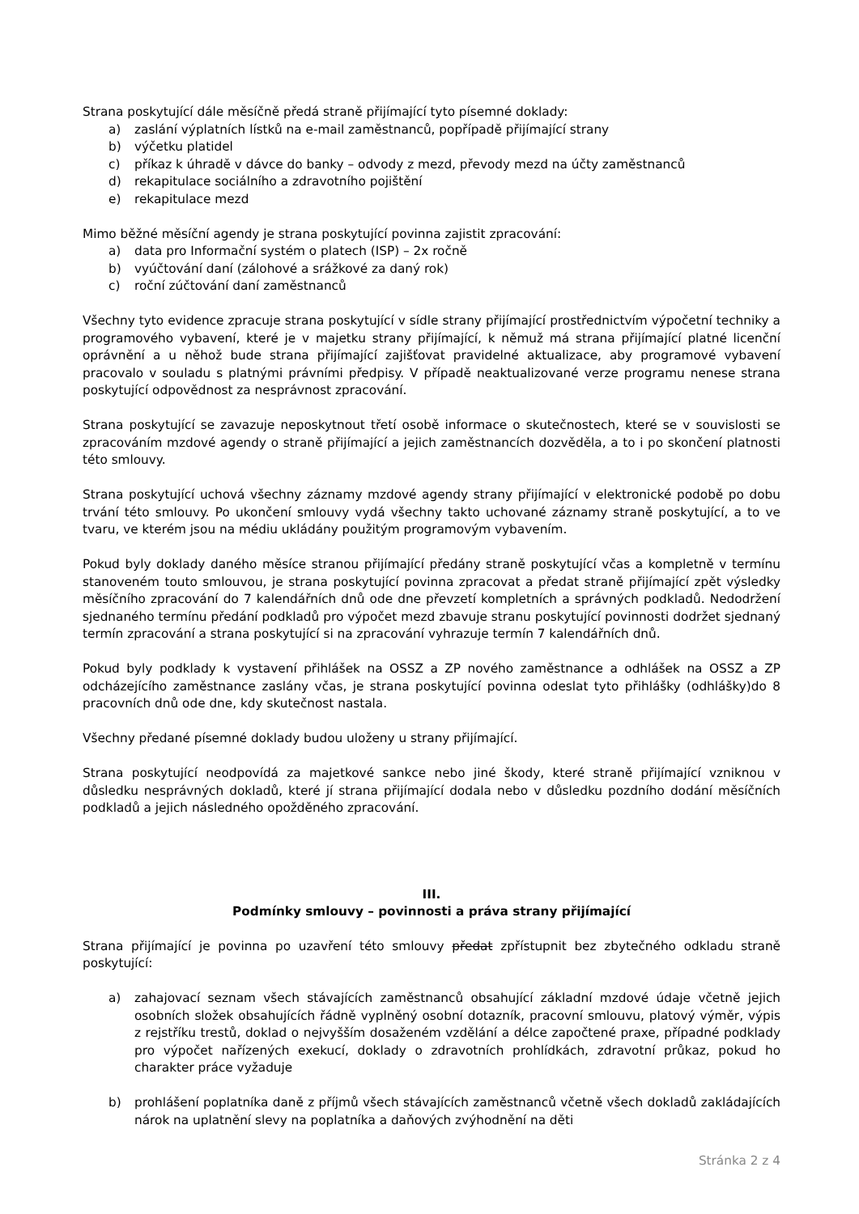Strana poskytující dále měsíčně předá straně přijímající tyto písemné doklady:
a) zaslání výplatních lístků na e-mail zaměstnanců, popřípadě přijímající strany
b) výčetku platidel
c) příkaz k úhradě v dávce do banky – odvody z mezd, převody mezd na účty zaměstnanců
d) rekapitulace sociálního a zdravotního pojištění
e) rekapitulace mezd
Mimo běžné měsíční agendy je strana poskytující povinna zajistit zpracování:
a) data pro Informační systém o platech (ISP) – 2x ročně
b) vyúčtování daní (zálohové a srážkové za daný rok)
c) roční zúčtování daní zaměstnanců
Všechny tyto evidence zpracuje strana poskytující v sídle strany přijímající prostřednictvím výpočetní techniky a programového vybavení, které je v majetku strany přijímající, k němuž má strana přijímající platné licenční oprávnění a u něhož bude strana přijímající zajišťovat pravidelné aktualizace, aby programové vybavení pracovalo v souladu s platnými právními předpisy. V případě neaktualizované verze programu nenese strana poskytující odpovědnost za nesprávnost zpracování.
Strana poskytující se zavazuje neposkytnout třetí osobě informace o skutečnostech, které se v souvislosti se zpracováním mzdové agendy o straně přijímající a jejich zaměstnancích dozvěděla, a to i po skončení platnosti této smlouvy.
Strana poskytující uchová všechny záznamy mzdové agendy strany přijímající v elektronické podobě po dobu trvání této smlouvy. Po ukončení smlouvy vydá všechny takto uchované záznamy straně poskytující, a to ve tvaru, ve kterém jsou na médiu ukládány použitým programovým vybavením.
Pokud byly doklady daného měsíce stranou přijímající předány straně poskytující včas a kompletně v termínu stanoveném touto smlouvou, je strana poskytující povinna zpracovat a předat straně přijímající zpět výsledky měsíčního zpracování do 7 kalendářních dnů ode dne převzetí kompletních a správných podkladů. Nedodržení sjednaného termínu předání podkladů pro výpočet mezd zbavuje stranu poskytující povinnosti dodržet sjednaný termín zpracování a strana poskytující si na zpracování vyhrazuje termín 7 kalendářních dnů.
Pokud byly podklady k vystavení přihlášek na OSSZ a ZP nového zaměstnance a odhlášek na OSSZ a ZP odcházejícího zaměstnance zaslány včas, je strana poskytující povinna odeslat tyto přihlášky (odhlášky)do 8 pracovních dnů ode dne, kdy skutečnost nastala.
Všechny předané písemné doklady budou uloženy u strany přijímající.
Strana poskytující neodpovídá za majetkové sankce nebo jiné škody, které straně přijímající vzniknou v důsledku nesprávných dokladů, které jí strana přijímající dodala nebo v důsledku pozdního dodání měsíčních podkladů a jejich následného opožděného zpracování.
III.
Podmínky smlouvy – povinnosti a práva strany přijímající
Strana přijímající je povinna po uzavření této smlouvy předat zpřístupnit bez zbytečného odkladu straně poskytující:
a) zahajovací seznam všech stávajících zaměstnanců obsahující základní mzdové údaje včetně jejich osobních složek obsahujících řádně vyplněný osobní dotazník, pracovní smlouvu, platový výměr, výpis z rejstříku trestů, doklad o nejvyšším dosaženém vzdělání a délce započtené praxe, případné podklady pro výpočet nařízených exekucí, doklady o zdravotních prohlídkách, zdravotní průkaz, pokud ho charakter práce vyžaduje
b) prohlášení poplatníka daně z příjmů všech stávajících zaměstnanců včetně všech dokladů zakládajících nárok na uplatnění slevy na poplatníka a daňových zvýhodnění na děti
Stránka 2 z 4